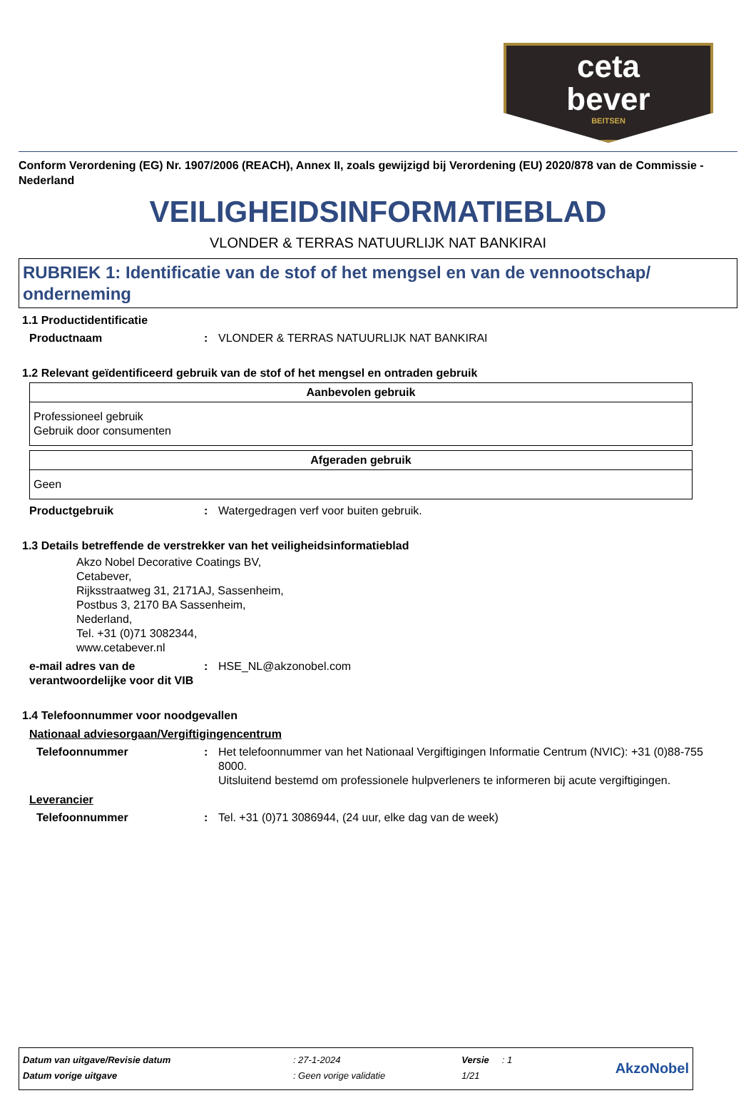ceta
bever
BEITSEN
Conform Verordening (EG) Nr. 1907/2006 (REACH), Annex II, zoals gewijzigd bij Verordening (EU) 2020/878 van de Commissie - Nederland
VEILIGHEIDSINFORMATIEBLAD
VLONDER & TERRAS NATUURLIJK NAT BANKIRAI
RUBRIEK 1: Identificatie van de stof of het mengsel en van de vennootschap/ onderneming
1.1 Productidentificatie
Productnaam: VLONDER & TERRAS NATUURLIJK NAT BANKIRAI
1.2 Relevant geïdentificeerd gebruik van de stof of het mengsel en ontraden gebruik
| Aanbevolen gebruik |
| --- |
| Professioneel gebruik Gebruik door consumenten |
| Afgeraden gebruik |
| --- |
| Geen |
Productgebruik: Watergedragen verf voor buiten gebruik.
1.3 Details betreffende de verstrekker van het veiligheidsinformatieblad
Akzo Nobel Decorative Coatings BV,
Cetabever,
Rijksstraatweg 31, 2171AJ, Sassenheim,
Postbus 3, 2170 BA Sassenheim,
Nederland,
Tel. +31 (0)71 3082344,
www.cetabever.nl
e-mail adres van de verantwoordelijke voor dit VIB: HSE_NL@akzonobel.com
1.4 Telefoonnummer voor noodgevallen
Nationaal adviesorgaan/Vergiftigingencentrum
Telefoonnummer: Het telefoonnummer van het Nationaal Vergiftigingen Informatie Centrum (NVIC): +31 (0)88-755 8000.
Uitsluitend bestemd om professionele hulpverleners te informeren bij acute vergiftigingen.
Leverancier
Telefoonnummer: Tel. +31 (0)71 3086944, (24 uur, elke dag van de week)
| Datum van uitgave/Revisie datum | : 27-1-2024 | Versie : 1 | AkzoNobel |
| Datum vorige uitgave | : Geen vorige validatie | 1/21 | |